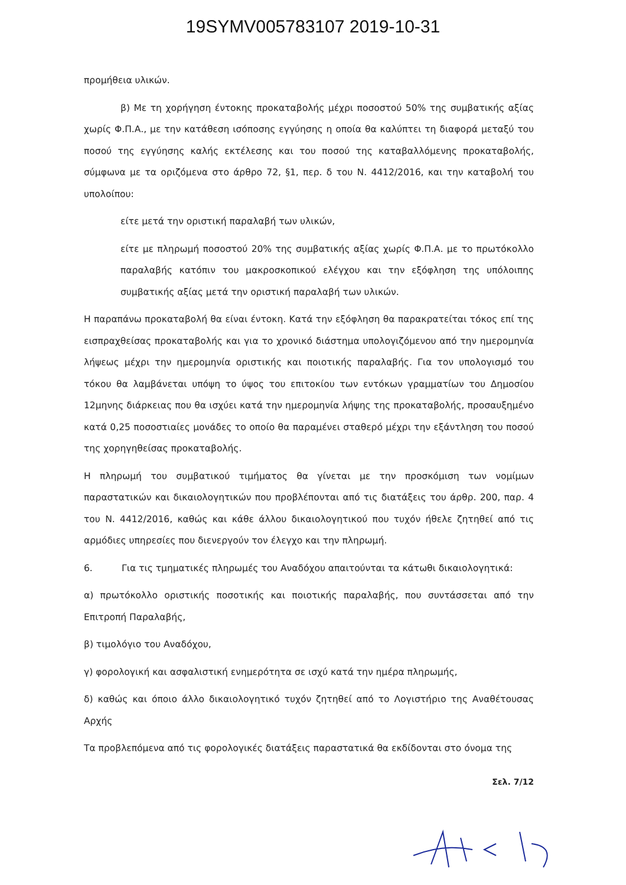19SYMV005783107 2019-10-31
προμήθεια υλικών.
β) Με τη χορήγηση έντοκης προκαταβολής μέχρι ποσοστού 50% της συμβατικής αξίας χωρίς Φ.Π.Α., με την κατάθεση ισόποσης εγγύησης η οποία θα καλύπτει τη διαφορά μεταξύ του ποσού της εγγύησης καλής εκτέλεσης και του ποσού της καταβαλλόμενης προκαταβολής, σύμφωνα με τα οριζόμενα στο άρθρο 72, §1, περ. δ του Ν. 4412/2016, και την καταβολή του υπολοίπου:
είτε μετά την οριστική παραλαβή των υλικών,
είτε με πληρωμή ποσοστού 20% της συμβατικής αξίας χωρίς Φ.Π.Α. με το πρωτόκολλο παραλαβής κατόπιν του μακροσκοπικού ελέγχου και την εξόφληση της υπόλοιπης συμβατικής αξίας μετά την οριστική παραλαβή των υλικών.
Η παραπάνω προκαταβολή θα είναι έντοκη. Κατά την εξόφληση θα παρακρατείται τόκος επί της εισπραχθείσας προκαταβολής και για το χρονικό διάστημα υπολογιζόμενου από την ημερομηνία λήψεως μέχρι την ημερομηνία οριστικής και ποιοτικής παραλαβής. Για τον υπολογισμό του τόκου θα λαμβάνεται υπόψη το ύψος του επιτοκίου των εντόκων γραμματίων του Δημοσίου 12μηνης διάρκειας που θα ισχύει κατά την ημερομηνία λήψης της προκαταβολής, προσαυξημένο κατά 0,25 ποσοστιαίες μονάδες το οποίο θα παραμένει σταθερό μέχρι την εξάντληση του ποσού της χορηγηθείσας προκαταβολής.
Η πληρωμή του συμβατικού τιμήματος θα γίνεται με την προσκόμιση των νομίμων παραστατικών και δικαιολογητικών που προβλέπονται από τις διατάξεις του άρθρ. 200, παρ. 4 του Ν. 4412/2016, καθώς και κάθε άλλου δικαιολογητικού που τυχόν ήθελε ζητηθεί από τις αρμόδιες υπηρεσίες που διενεργούν τον έλεγχο και την πληρωμή.
6. Για τις τμηματικές πληρωμές του Αναδόχου απαιτούνται τα κάτωθι δικαιολογητικά:
α) πρωτόκολλο οριστικής ποσοτικής και ποιοτικής παραλαβής, που συντάσσεται από την Επιτροπή Παραλαβής,
β) τιμολόγιο του Αναδόχου,
γ) φορολογική και ασφαλιστική ενημερότητα σε ισχύ κατά την ημέρα πληρωμής,
δ) καθώς και όποιο άλλο δικαιολογητικό τυχόν ζητηθεί από το Λογιστήριο της Αναθέτουσας Αρχής
Τα προβλεπόμενα από τις φορολογικές διατάξεις παραστατικά θα εκδίδονται στο όνομα της
Σελ. 7/12